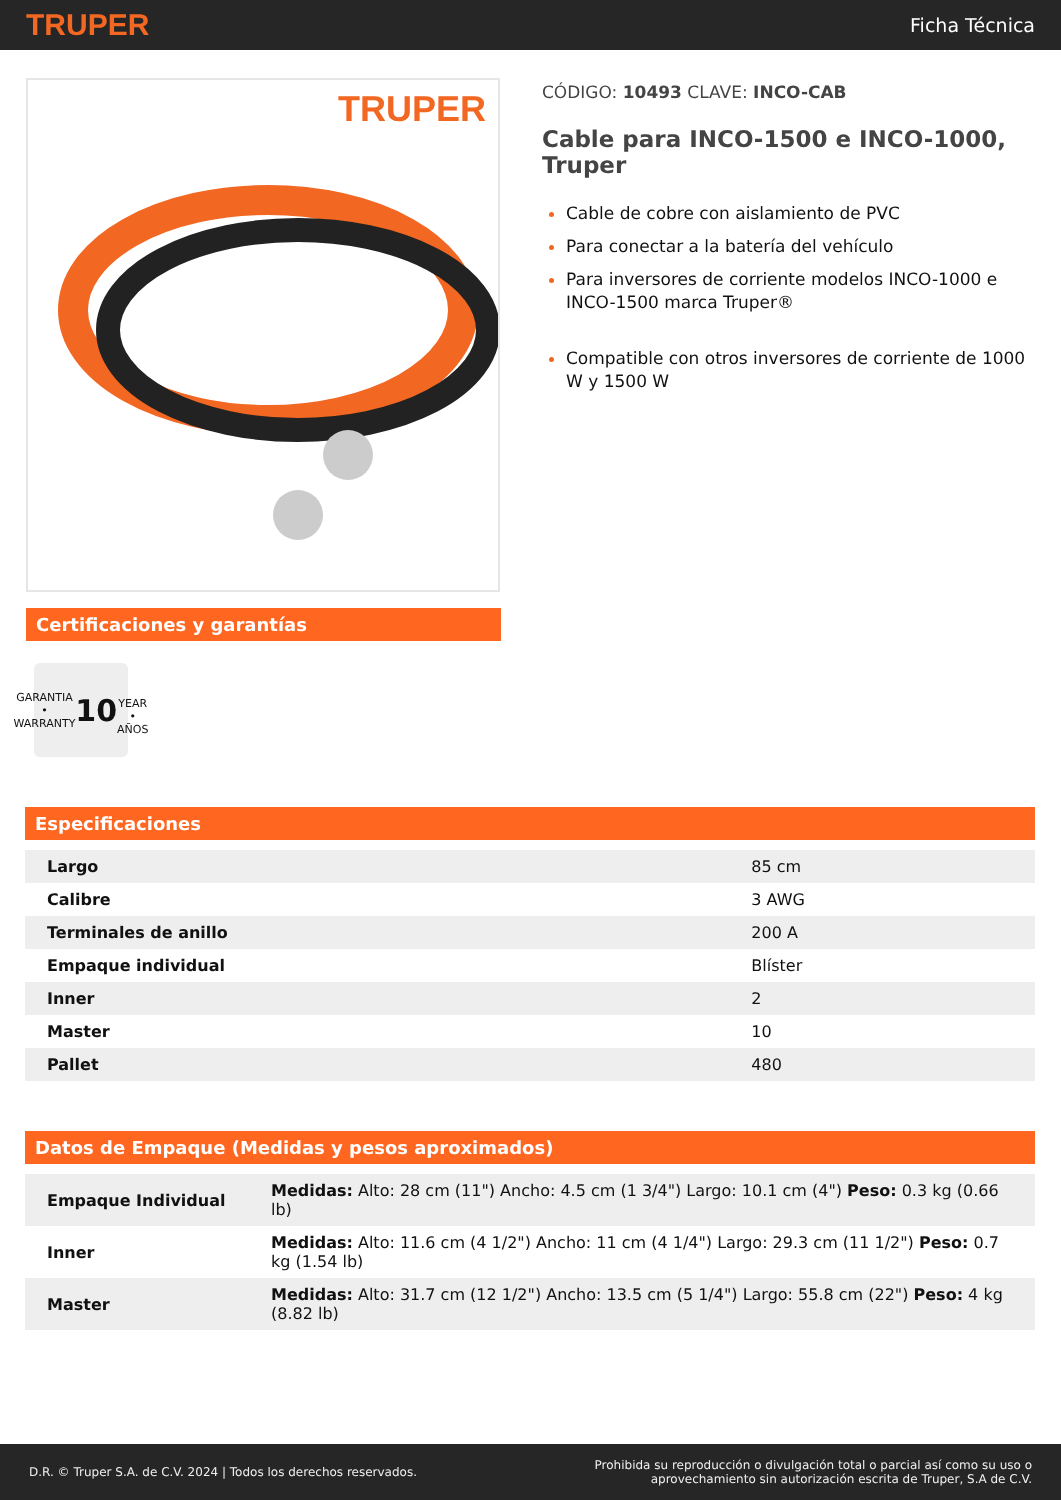TRUPER Ficha Técnica
TRUPER
Certificaciones y garantías
GARANTIA • WARRANTY
10
YEAR • AÑOS
CÓDIGO: 10493 CLAVE: INCO-CAB
Cable para INCO-1500 e INCO-1000, Truper
Cable de cobre con aislamiento de PVC
Para conectar a la batería del vehículo
Para inversores de corriente modelos INCO-1000 e INCO-1500 marca Truper®
Compatible con otros inversores de corriente de 1000 W y 1500 W
Especificaciones
| Largo | 85 cm |
| Calibre | 3 AWG |
| Terminales de anillo | 200 A |
| Empaque individual | Blíster |
| Inner | 2 |
| Master | 10 |
| Pallet | 480 |
Datos de Empaque (Medidas y pesos aproximados)
| Empaque Individual | Medidas: Alto: 28 cm (11") Ancho: 4.5 cm (1 3/4") Largo: 10.1 cm (4") Peso: 0.3 kg (0.66 lb) |
| Inner | Medidas: Alto: 11.6 cm (4 1/2") Ancho: 11 cm (4 1/4") Largo: 29.3 cm (11 1/2") Peso: 0.7 kg (1.54 lb) |
| Master | Medidas: Alto: 31.7 cm (12 1/2") Ancho: 13.5 cm (5 1/4") Largo: 55.8 cm (22") Peso: 4 kg (8.82 lb) |
D.R. © Truper S.A. de C.V. 2024 | Todos los derechos reservados. Prohibida su reproducción o divulgación total o parcial así como su uso o
aprovechamiento sin autorización escrita de Truper, S.A de C.V.